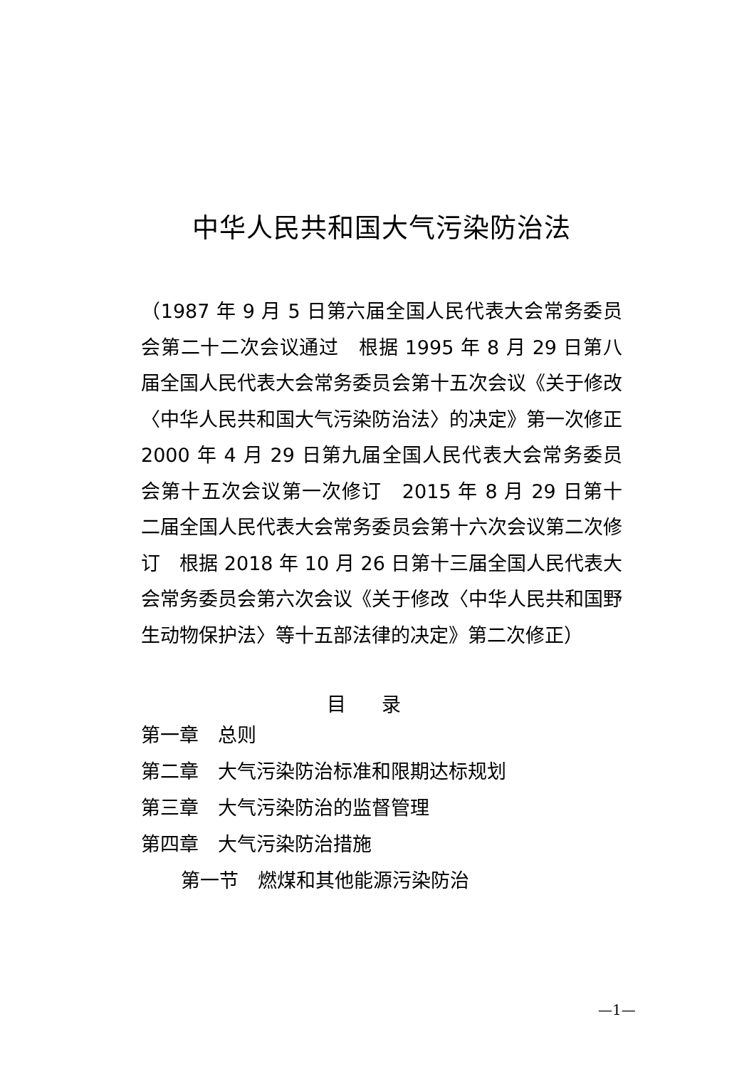中华人民共和国大气污染防治法
（1987 年 9 月 5 日第六届全国人民代表大会常务委员会第二十二次会议通过　根据 1995 年 8 月 29 日第八届全国人民代表大会常务委员会第十五次会议《关于修改〈中华人民共和国大气污染防治法〉的决定》第一次修正　2000 年 4 月 29 日第九届全国人民代表大会常务委员会第十五次会议第一次修订　2015 年 8 月 29 日第十二届全国人民代表大会常务委员会第十六次会议第二次修订　根据 2018 年 10 月 26 日第十三届全国人民代表大会常务委员会第六次会议《关于修改〈中华人民共和国野生动物保护法〉等十五部法律的决定》第二次修正）
目录
第一章　总则
第二章　大气污染防治标准和限期达标规划
第三章　大气污染防治的监督管理
第四章　大气污染防治措施
第一节　燃煤和其他能源污染防治
—1—